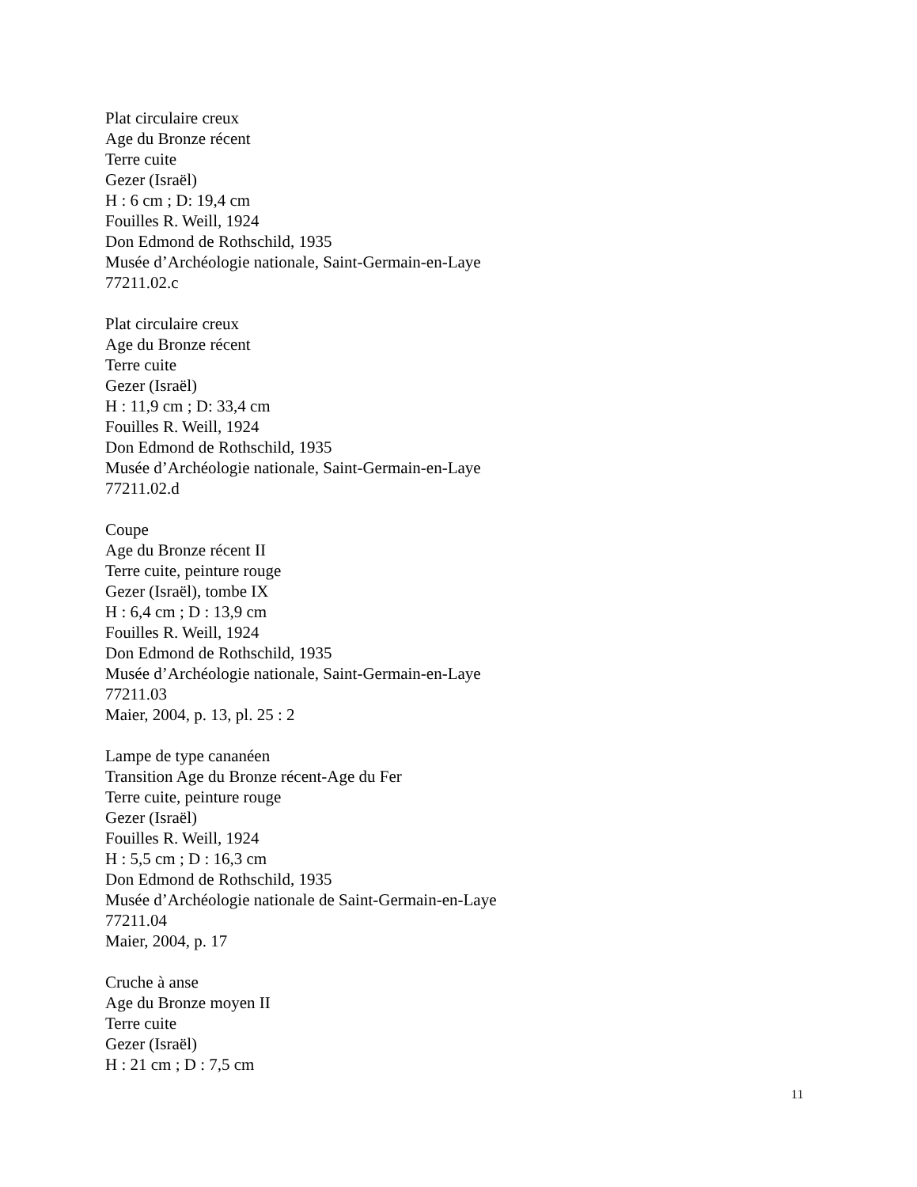Plat circulaire creux
Age du Bronze récent
Terre cuite
Gezer (Israël)
H : 6 cm ; D: 19,4 cm
Fouilles R. Weill, 1924
Don Edmond de Rothschild, 1935
Musée d’Archéologie nationale, Saint-Germain-en-Laye
77211.02.c
Plat circulaire creux
Age du Bronze récent
Terre cuite
Gezer (Israël)
H : 11,9 cm ; D: 33,4 cm
Fouilles R. Weill, 1924
Don Edmond de Rothschild, 1935
Musée d’Archéologie nationale, Saint-Germain-en-Laye
77211.02.d
Coupe
Age du Bronze récent II
Terre cuite, peinture rouge
Gezer (Israël), tombe IX
H : 6,4 cm ; D : 13,9 cm
Fouilles R. Weill, 1924
Don Edmond de Rothschild, 1935
Musée d’Archéologie nationale, Saint-Germain-en-Laye
77211.03
Maier, 2004, p. 13, pl. 25 : 2
Lampe de type cananéen
Transition Age du Bronze récent-Age du Fer
Terre cuite, peinture rouge
Gezer (Israël)
Fouilles R. Weill, 1924
H : 5,5 cm ; D : 16,3 cm
Don Edmond de Rothschild, 1935
Musée d’Archéologie nationale de Saint-Germain-en-Laye
77211.04
Maier, 2004, p. 17
Cruche à anse
Age du Bronze moyen II
Terre cuite
Gezer (Israël)
H : 21 cm ; D : 7,5 cm
11